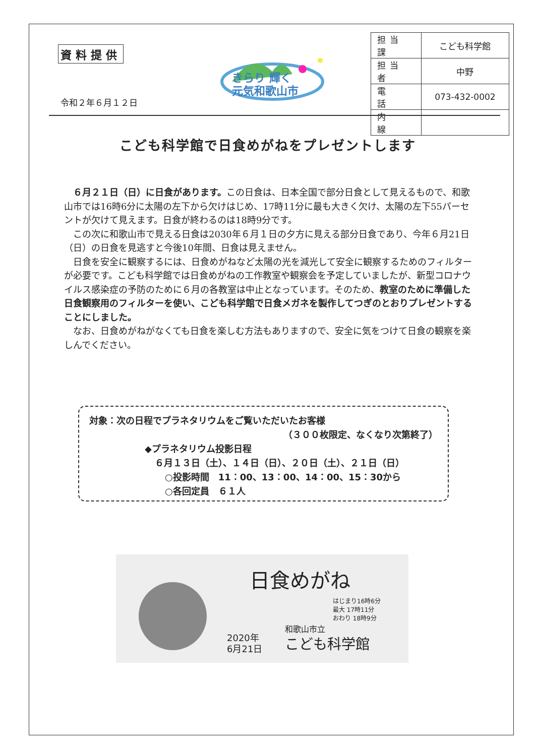資料提供
きらり 輝く
元気和歌山市
令和２年６月１２日
| 担当課 | こども科学館 |
| 担当者 | 中野 |
| 電 話 | 073-432-0002 |
| 内 線 | |
こども科学館で日食めがねをプレゼントします
６月２１日（日）に日食があります。この日食は、日本全国で部分日食として見えるもので、和歌山市では16時6分に太陽の左下から欠けはじめ、17時11分に最も大きく欠け、太陽の左下55パーセントが欠けて見えます。日食が終わるのは18時9分です。
この次に和歌山市で見える日食は2030年６月１日の夕方に見える部分日食であり、今年６月21日（日）の日食を見逃すと今後10年間、日食は見えません。
日食を安全に観察するには、日食めがねなど太陽の光を減光して安全に観察するためのフィルターが必要です。こども科学館では日食めがねの工作教室や観察会を予定していましたが、新型コロナウイルス感染症の予防のために６月の各教室は中止となっています。そのため、教室のために準備した日食観察用のフィルターを使い、こども科学館で日食メガネを製作してつぎのとおりプレゼントすることにしました。
なお、日食めがねがなくても日食を楽しむ方法もありますので、安全に気をつけて日食の観察を楽しんでください。
対象：次の日程でプラネタリウムをご覧いただいたお客様
（３００枚限定、なくなり次第終了）
◆プラネタリウム投影日程
６月１３日（土）、１４日（日）、２０日（土）、２１日（日）
○投影時間　11：00、13：00、14：00、15：30から
○各回定員　６１人
日食めがね
はじまり16時6分
最大 17時11分
おわり 18時9分
2020年
6月21日
和歌山市立
こども科学館